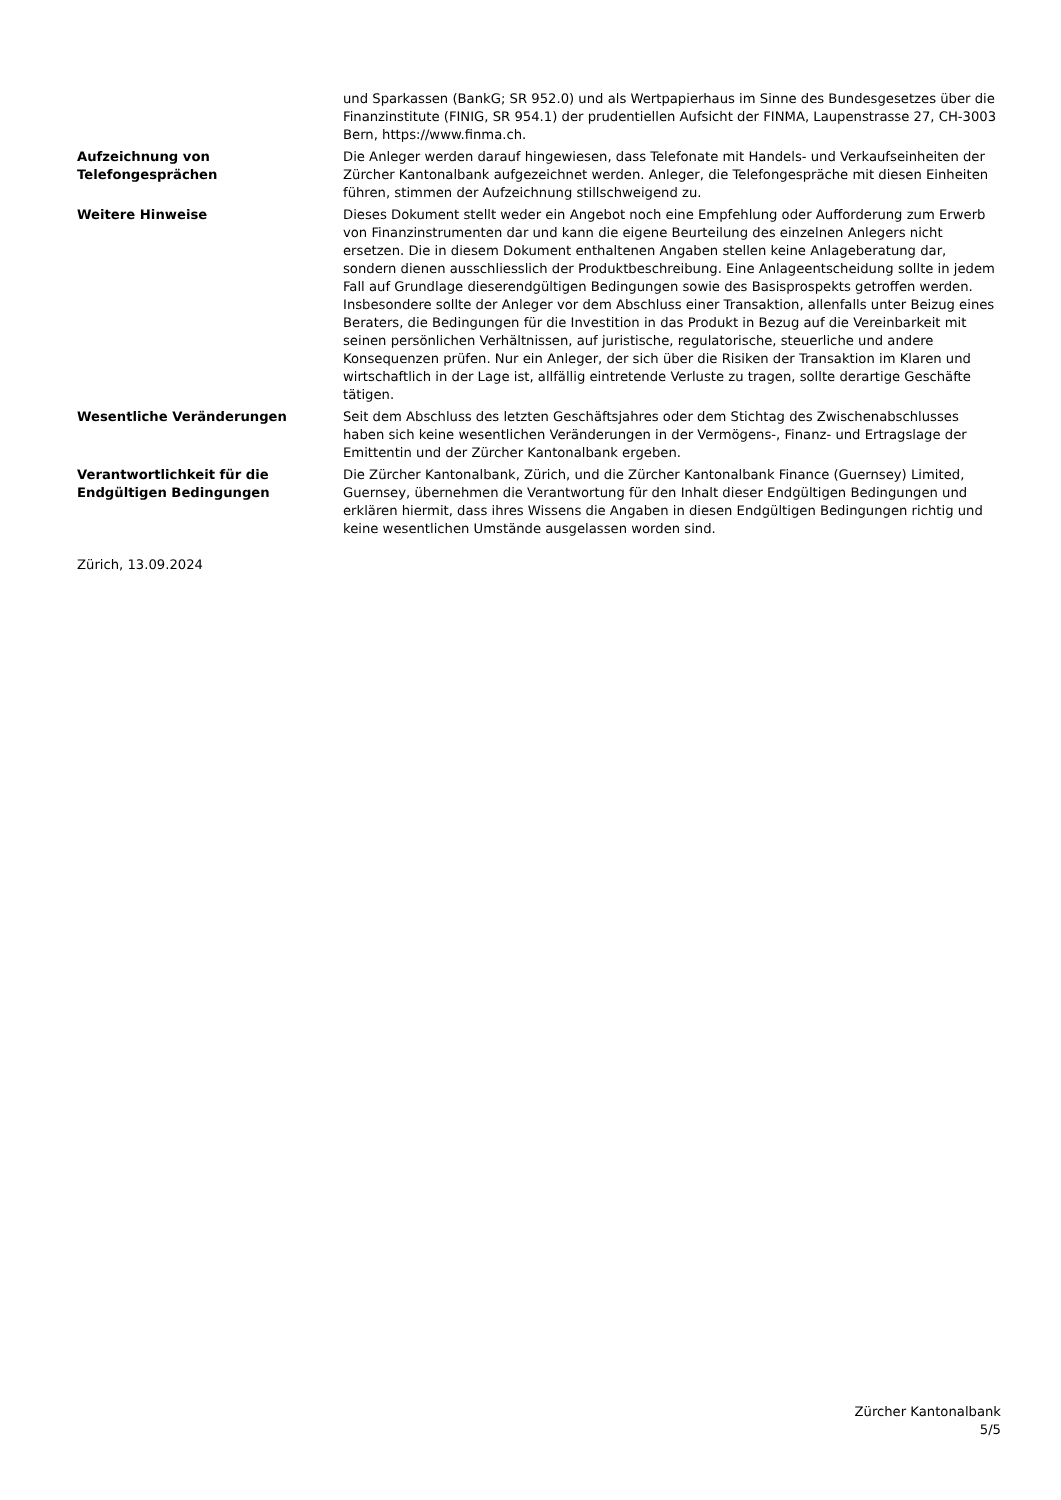und Sparkassen (BankG; SR 952.0) und als Wertpapierhaus im Sinne des Bundesgesetzes über die Finanzinstitute (FINIG, SR 954.1) der prudentiellen Aufsicht der FINMA, Laupenstrasse 27, CH-3003 Bern, https://www.finma.ch.
Aufzeichnung von
Telefongesprächen
Die Anleger werden darauf hingewiesen, dass Telefonate mit Handels- und Verkaufseinheiten der Zürcher Kantonalbank aufgezeichnet werden. Anleger, die Telefongespräche mit diesen Einheiten führen, stimmen der Aufzeichnung stillschweigend zu.
Weitere Hinweise Dieses Dokument stellt weder ein Angebot noch eine Empfehlung oder Aufforderung zum Erwerb von Finanzinstrumenten dar und kann die eigene Beurteilung des einzelnen Anlegers nicht ersetzen. Die in diesem Dokument enthaltenen Angaben stellen keine Anlageberatung dar, sondern dienen ausschliesslich der Produktbeschreibung. Eine Anlageentscheidung sollte in jedem Fall auf Grundlage dieserendgültigen Bedingungen sowie des Basisprospekts getroffen werden. Insbesondere sollte der Anleger vor dem Abschluss einer Transaktion, allenfalls unter Beizug eines Beraters, die Bedingungen für die Investition in das Produkt in Bezug auf die Vereinbarkeit mit seinen persönlichen Verhältnissen, auf juristische, regulatorische, steuerliche und andere Konsequenzen prüfen. Nur ein Anleger, der sich über die Risiken der Transaktion im Klaren und wirtschaftlich in der Lage ist, allfällig eintretende Verluste zu tragen, sollte derartige Geschäfte tätigen.
Wesentliche Veränderungen Seit dem Abschluss des letzten Geschäftsjahres oder dem Stichtag des Zwischenabschlusses haben sich keine wesentlichen Veränderungen in der Vermögens-, Finanz- und Ertragslage der Emittentin und der Zürcher Kantonalbank ergeben.
Verantwortlichkeit für die
Endgültigen Bedingungen
Die Zürcher Kantonalbank, Zürich, und die Zürcher Kantonalbank Finance (Guernsey) Limited, Guernsey, übernehmen die Verantwortung für den Inhalt dieser Endgültigen Bedingungen und erklären hiermit, dass ihres Wissens die Angaben in diesen Endgültigen Bedingungen richtig und keine wesentlichen Umstände ausgelassen worden sind.
Zürich, 13.09.2024
Zürcher Kantonalbank
5/5